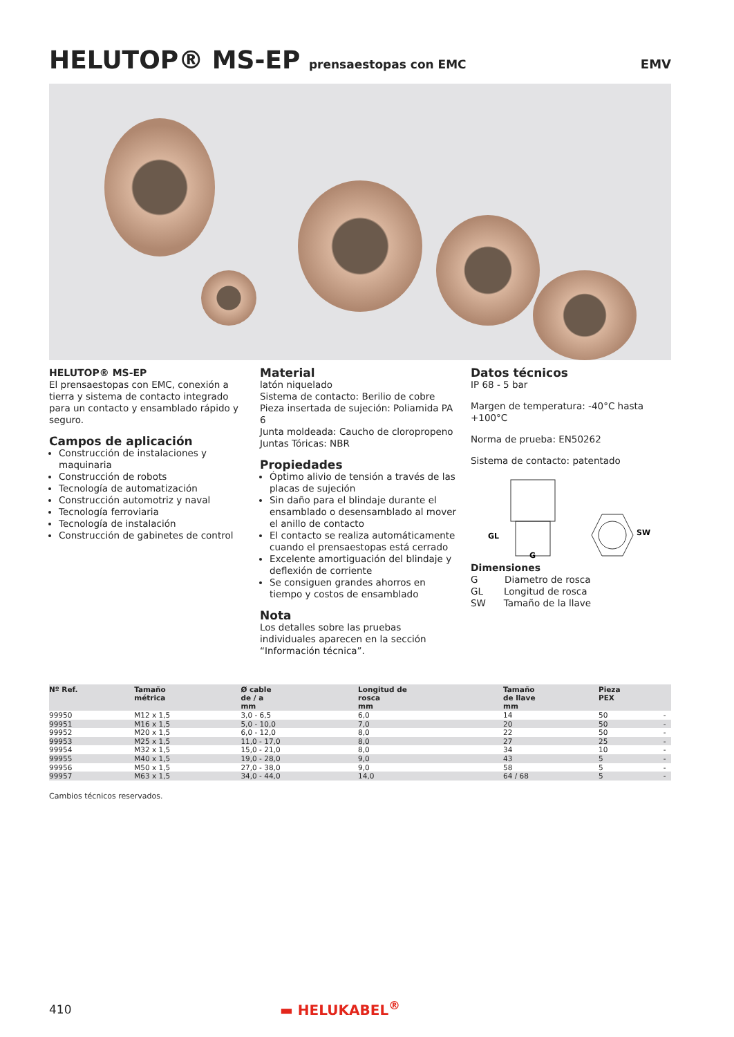HELUTOP® MS-EP prensaestopas con EMC EMV
HELUTOP® MS-EP
El prensaestopas con EMC, conexión a tierra y sistema de contacto integrado para un contacto y ensamblado rápido y seguro.
Campos de aplicación
Construcción de instalaciones y maquinaria
Construcción de robots
Tecnología de automatización
Construcción automotriz y naval
Tecnología ferroviaria
Tecnología de instalación
Construcción de gabinetes de control
Material
latón niquelado
Sistema de contacto: Berilio de cobre
Pieza insertada de sujeción: Poliamida PA 6
Junta moldeada: Caucho de cloropropeno
Juntas Tóricas: NBR
Propiedades
Óptimo alivio de tensión a través de las placas de sujeción
Sin daño para el blindaje durante el ensamblado o desensamblado al mover el anillo de contacto
El contacto se realiza automáticamente cuando el prensaestopas está cerrado
Excelente amortiguación del blindaje y deflexión de corriente
Se consiguen grandes ahorros en tiempo y costos de ensamblado
Nota
Los detalles sobre las pruebas individuales aparecen en la sección “Información técnica”.
Datos técnicos
IP 68 - 5 bar
Margen de temperatura: -40°C hasta +100°C
Norma de prueba: EN50262
Sistema de contacto: patentado
GL
G
SW
Dimensiones
G Diametro de rosca
GL Longitud de rosca
SW Tamaño de la llave
| Nº Ref. | Tamaño métrica | Ø cable de / a mm | Longitud de rosca mm | Tamaño de llave mm | Pieza PEX | |
| --- | --- | --- | --- | --- | --- | --- |
| 99950 | M12 x 1,5 | 3,0 - 6,5 | 6,0 | 14 | 50 | - |
| 99951 | M16 x 1,5 | 5,0 - 10,0 | 7,0 | 20 | 50 | - |
| 99952 | M20 x 1,5 | 6,0 - 12,0 | 8,0 | 22 | 50 | - |
| 99953 | M25 x 1,5 | 11,0 - 17,0 | 8,0 | 27 | 25 | - |
| 99954 | M32 x 1,5 | 15,0 - 21,0 | 8,0 | 34 | 10 | - |
| 99955 | M40 x 1,5 | 19,0 - 28,0 | 9,0 | 43 | 5 | - |
| 99956 | M50 x 1,5 | 27,0 - 38,0 | 9,0 | 58 | 5 | - |
| 99957 | M63 x 1,5 | 34,0 - 44,0 | 14,0 | 64 / 68 | 5 | - |
Cambios técnicos reservados.
410 ▬ HELUKABEL<sup>®</sup>